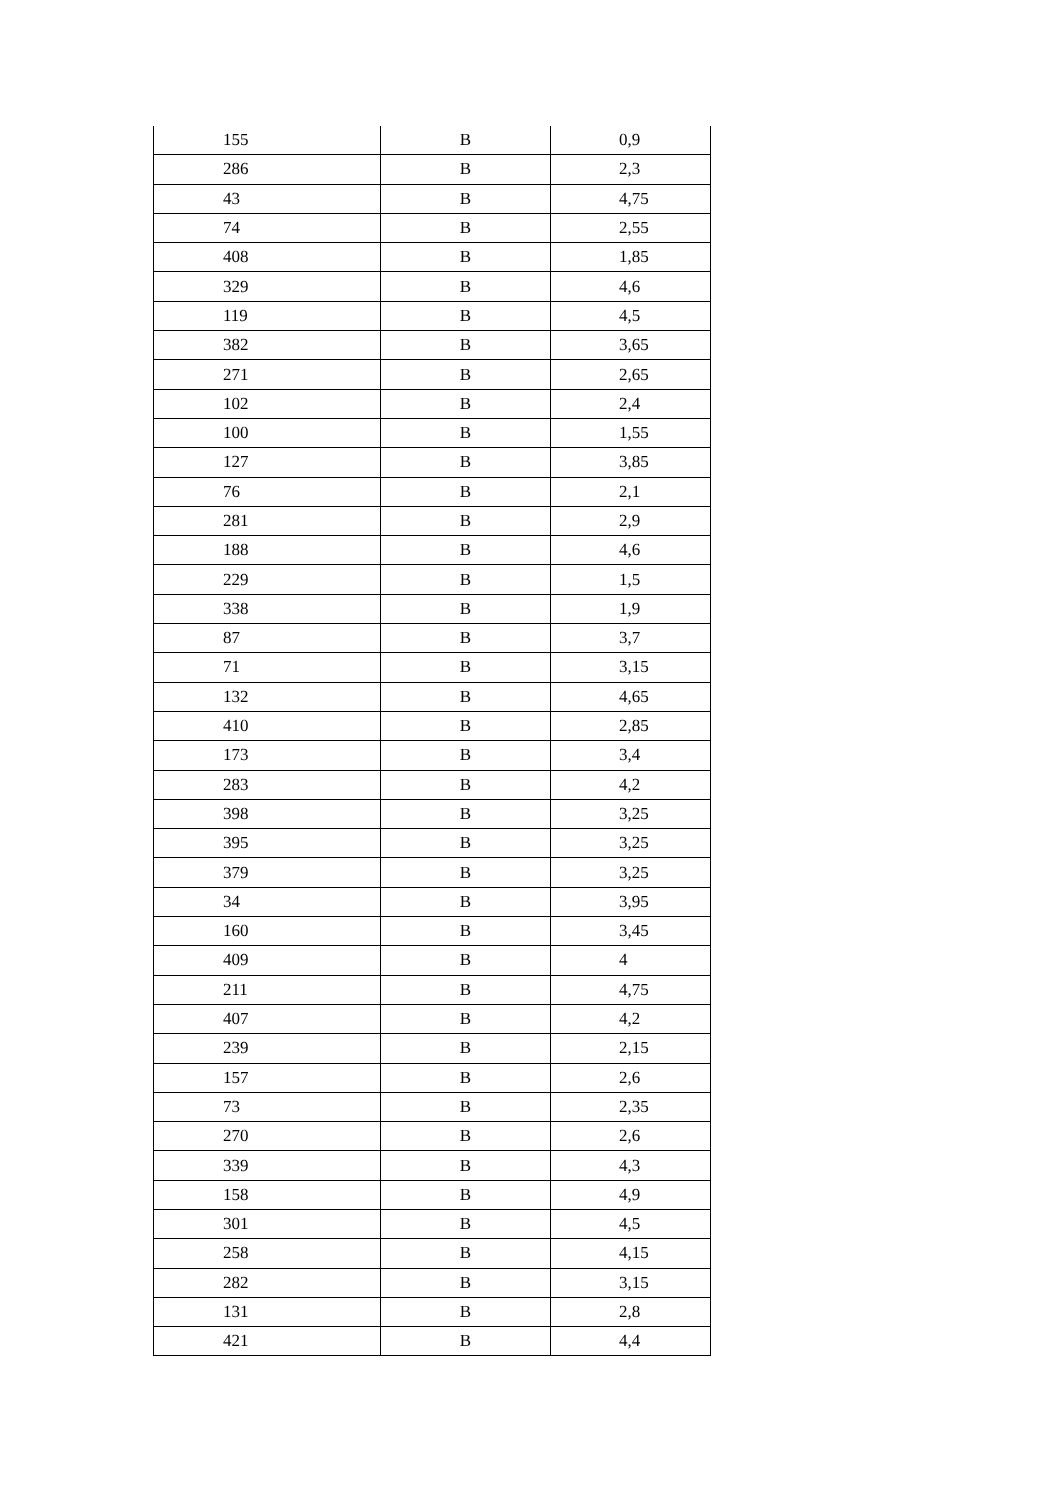| 155 | B | 0,9 |
| 286 | B | 2,3 |
| 43 | B | 4,75 |
| 74 | B | 2,55 |
| 408 | B | 1,85 |
| 329 | B | 4,6 |
| 119 | B | 4,5 |
| 382 | B | 3,65 |
| 271 | B | 2,65 |
| 102 | B | 2,4 |
| 100 | B | 1,55 |
| 127 | B | 3,85 |
| 76 | B | 2,1 |
| 281 | B | 2,9 |
| 188 | B | 4,6 |
| 229 | B | 1,5 |
| 338 | B | 1,9 |
| 87 | B | 3,7 |
| 71 | B | 3,15 |
| 132 | B | 4,65 |
| 410 | B | 2,85 |
| 173 | B | 3,4 |
| 283 | B | 4,2 |
| 398 | B | 3,25 |
| 395 | B | 3,25 |
| 379 | B | 3,25 |
| 34 | B | 3,95 |
| 160 | B | 3,45 |
| 409 | B | 4 |
| 211 | B | 4,75 |
| 407 | B | 4,2 |
| 239 | B | 2,15 |
| 157 | B | 2,6 |
| 73 | B | 2,35 |
| 270 | B | 2,6 |
| 339 | B | 4,3 |
| 158 | B | 4,9 |
| 301 | B | 4,5 |
| 258 | B | 4,15 |
| 282 | B | 3,15 |
| 131 | B | 2,8 |
| 421 | B | 4,4 |